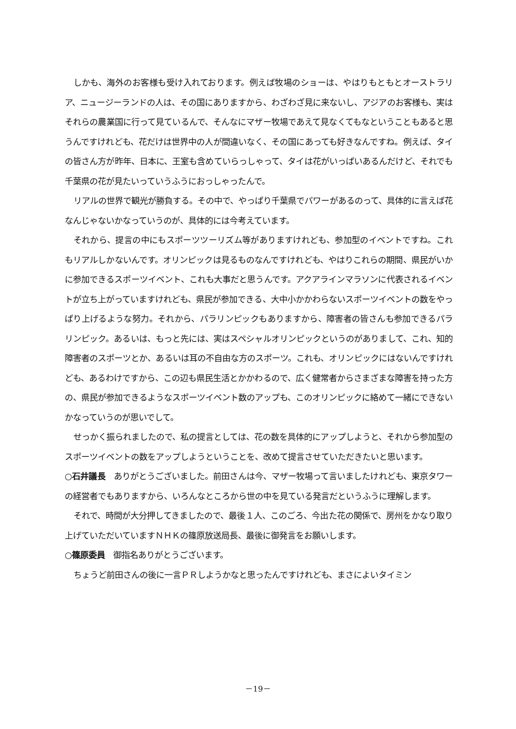しかも、海外のお客様も受け入れております。例えば牧場のショーは、やはりもともとオーストラリア、ニュージーランドの人は、その国にありますから、わざわざ見に来ないし、アジアのお客様も、実はそれらの農業国に行って見ているんで、そんなにマザー牧場であえて見なくてもなということもあると思うんですけれども、花だけは世界中の人が間違いなく、その国にあっても好きなんですね。例えば、タイの皆さん方が昨年、日本に、王室も含めていらっしゃって、タイは花がいっぱいあるんだけど、それでも千葉県の花が見たいっていうふうにおっしゃったんで。
リアルの世界で観光が勝負する。その中で、やっぱり千葉県でパワーがあるのって、具体的に言えば花なんじゃないかなっていうのが、具体的には今考えています。
それから、提言の中にもスポーツツーリズム等がありますけれども、参加型のイベントですね。これもリアルしかないんです。オリンピックは見るものなんですけれども、やはりこれらの期間、県民がいかに参加できるスポーツイベント、これも大事だと思うんです。アクアラインマラソンに代表されるイベントが立ち上がっていますけれども、県民が参加できる、大中小かかわらないスポーツイベントの数をやっぱり上げるような努力。それから、パラリンピックもありますから、障害者の皆さんも参加できるパラリンピック。あるいは、もっと先には、実はスペシャルオリンピックというのがありまして、これ、知的障害者のスポーツとか、あるいは耳の不自由な方のスポーツ。これも、オリンピックにはないんですけれども、あるわけですから、この辺も県民生活とかかわるので、広く健常者からさまざまな障害を持った方の、県民が参加できるようなスポーツイベント数のアップも、このオリンピックに絡めて一緒にできないかなっていうのが思いでして。
せっかく振られましたので、私の提言としては、花の数を具体的にアップしようと、それから参加型のスポーツイベントの数をアップしようということを、改めて提言させていただきたいと思います。
○石井議長　ありがとうございました。前田さんは今、マザー牧場って言いましたけれども、東京タワーの経営者でもありますから、いろんなところから世の中を見ている発言だというふうに理解します。
それで、時間が大分押してきましたので、最後１人、このごろ、今出た花の関係で、房州をかなり取り上げていただいていますＮＨＫの篠原放送局長、最後に御発言をお願いします。
○篠原委員　御指名ありがとうございます。
ちょうど前田さんの後に一言ＰＲしようかなと思ったんですけれども、まさによいタイミン
－19－